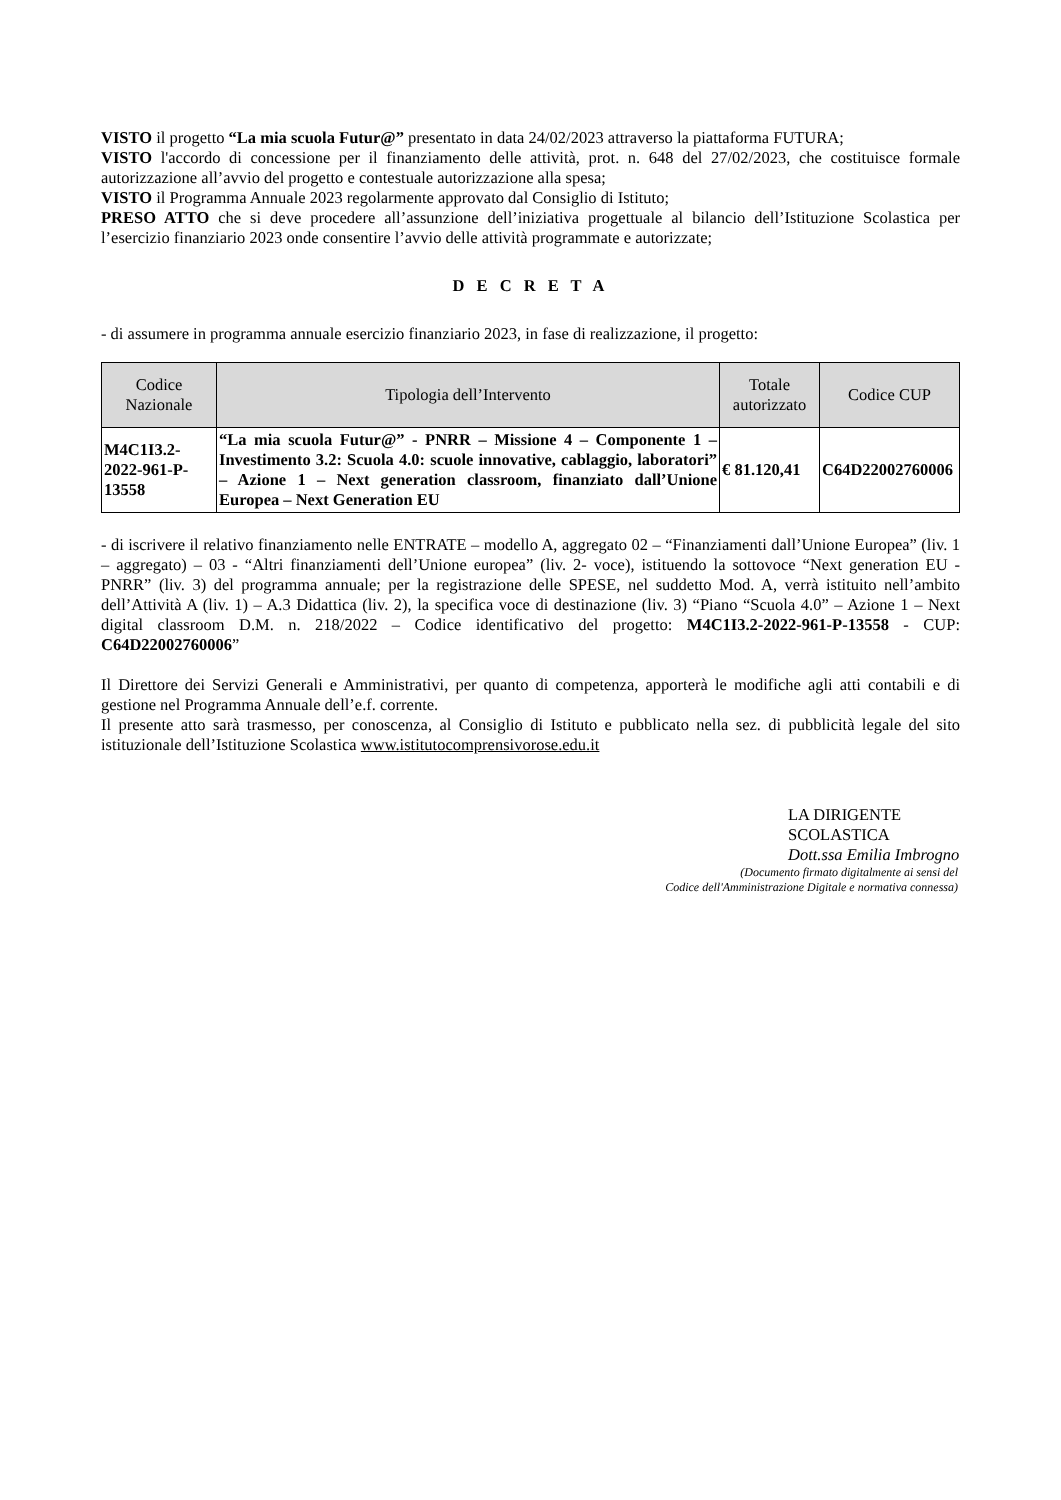VISTO il progetto “La mia scuola Futur@” presentato in data 24/02/2023 attraverso la piattaforma FUTURA;
VISTO l'accordo di concessione per il finanziamento delle attività, prot. n. 648 del 27/02/2023, che costituisce formale autorizzazione all’avvio del progetto e contestuale autorizzazione alla spesa;
VISTO il Programma Annuale 2023 regolarmente approvato dal Consiglio di Istituto;
PRESO ATTO che si deve procedere all’assunzione dell’iniziativa progettuale al bilancio dell’Istituzione Scolastica per l’esercizio finanziario 2023 onde consentire l’avvio delle attività programmate e autorizzate;
D E C R E T A
- di assumere in programma annuale esercizio finanziario 2023, in fase di realizzazione, il progetto:
| Codice Nazionale | Tipologia dell’Intervento | Totale autorizzato | Codice CUP |
| --- | --- | --- | --- |
| M4C1I3.2-2022-961-P-13558 | “La mia scuola Futur@” - PNRR – Missione 4 – Componente 1 – Investimento 3.2: Scuola 4.0: scuole innovative, cablaggio, laboratori” – Azione 1 – Next generation classroom, finanziato dall’Unione Europea – Next Generation EU | € 81.120,41 | C64D22002760006 |
- di iscrivere il relativo finanziamento nelle ENTRATE – modello A, aggregato 02 – “Finanziamenti dall’Unione Europea” (liv. 1 – aggregato) – 03 - “Altri finanziamenti dell’Unione europea” (liv. 2- voce), istituendo la sottovoce “Next generation EU - PNRR” (liv. 3) del programma annuale; per la registrazione delle SPESE, nel suddetto Mod. A, verrà istituito nell’ambito dell’Attività A (liv. 1) – A.3 Didattica (liv. 2), la specifica voce di destinazione (liv. 3) “Piano “Scuola 4.0” – Azione 1 – Next digital classroom D.M. n. 218/2022 – Codice identificativo del progetto: M4C1I3.2-2022-961-P-13558 - CUP: C64D22002760006”
Il Direttore dei Servizi Generali e Amministrativi, per quanto di competenza, apporterà le modifiche agli atti contabili e di gestione nel Programma Annuale dell’e.f. corrente.
Il presente atto sarà trasmesso, per conoscenza, al Consiglio di Istituto e pubblicato nella sez. di pubblicità legale del sito istituzionale dell’Istituzione Scolastica www.istitutocomprensivorose.edu.it
LA DIRIGENTE SCOLASTICA
Dott.ssa Emilia Imbrogno
(Documento firmato digitalmente ai sensi del
Codice dell'Amministrazione Digitale e normativa connessa)